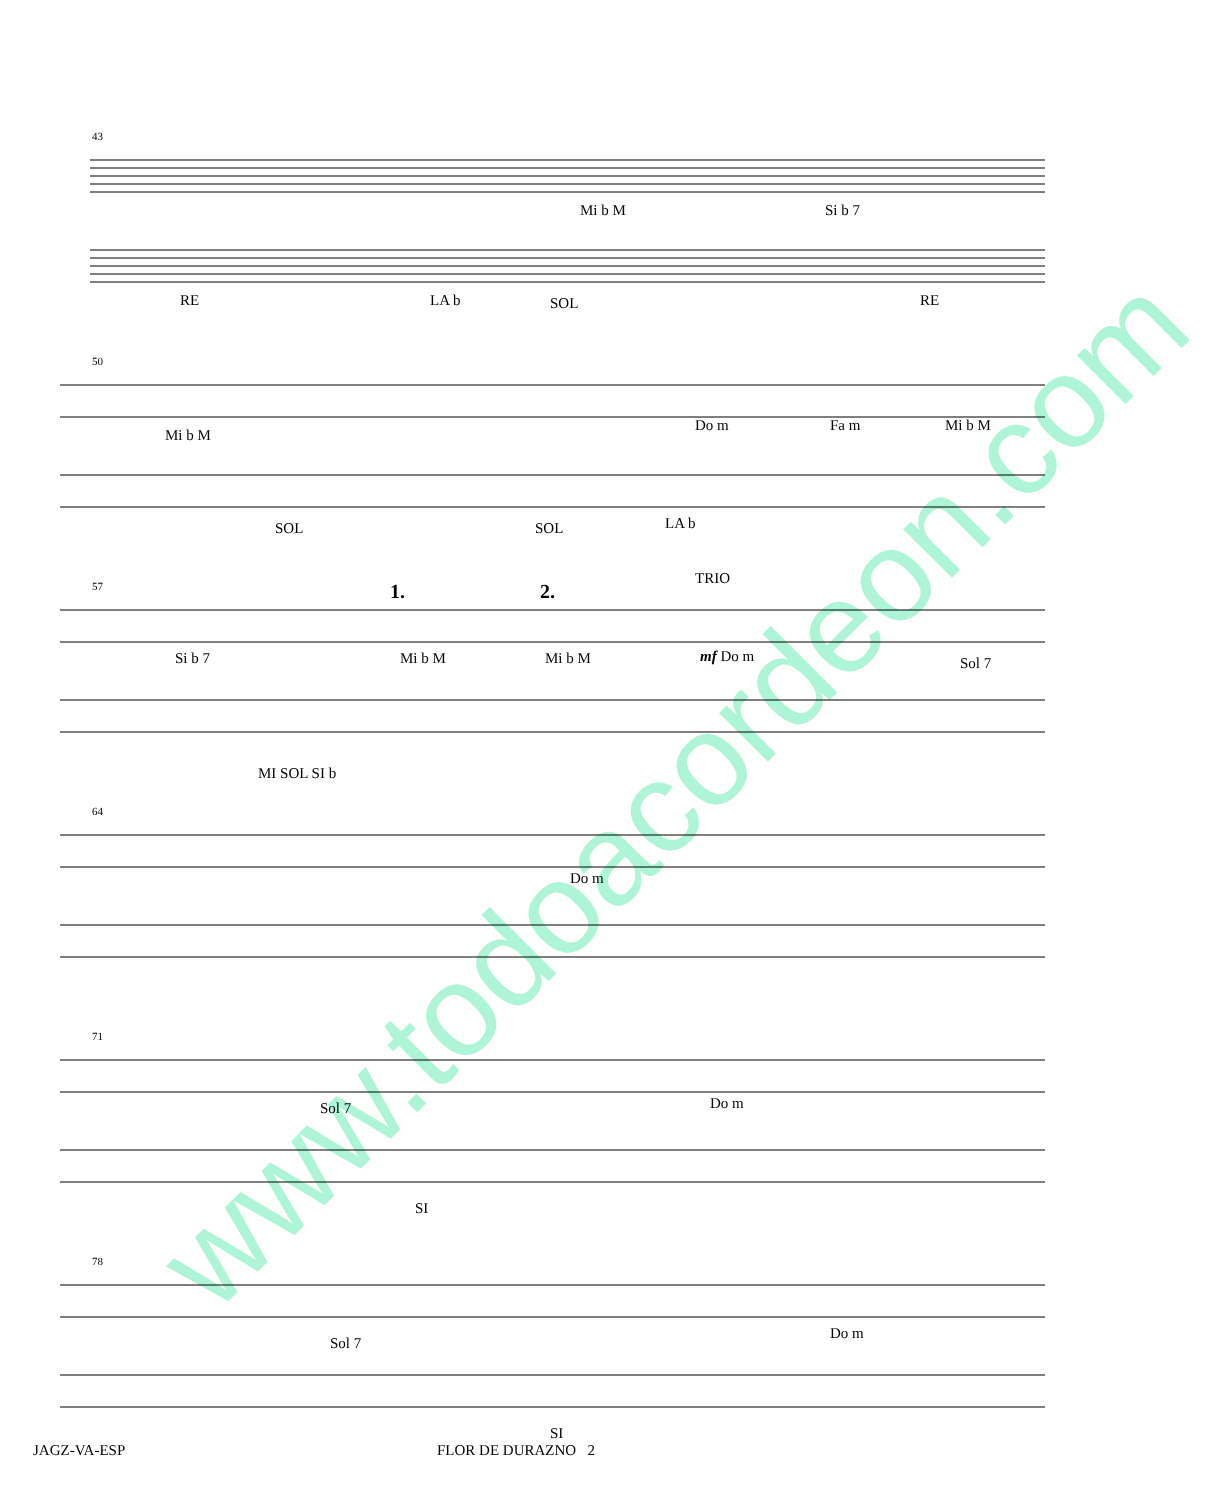www.todoacordeon.com
43
Mi b M Si b 7
RE LA b SOL RE
50
Mi b M
Do m Fa m Mi b M
SOL SOL LA b
57 1. 2.
TRIO
Si b 7 Mi b M Mi b M mf Do m Sol 7
MI SOL SI b
64
Do m
71
Sol 7 Do m
SI
78
Sol 7
Do m
SI
JAGZ-VA-ESP FLOR DE DURAZNO 2